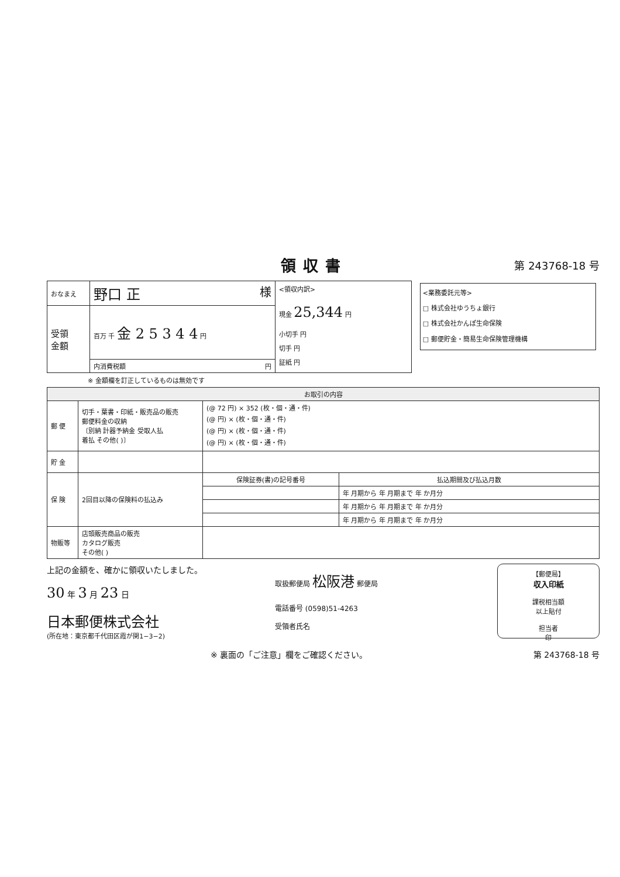領収書
第 243768-18 号
| おなまえ | 野口 正 様 | <領収内訳> 現金 25,344 円 小切手 円 切手 円 証紙 円 | <業務委託元等> □ 株式会社ゆうちょ銀行 □ 株式会社かんぽ生命保険 □ 郵便貯金・簡易生命保険管理機構 |
| 受領 金額 | 百万 千 金 2 5 3 4 4 円 | | |
| | 内消費税額 円 | | |
※ 金額欄を訂正しているものは無効です
| お取引の内容 | | | |
| --- | --- | --- | --- |
| 郵 便 | 切手・葉書・印紙・販売品の販売 郵便料金の収納 〔別納 計器予納金 受取人払 着払 その他( )〕 | (@ 72 円) × 352 (枚・個・通・件) (@ 円) × (枚・個・通・件) (@ 円) × (枚・個・通・件) (@ 円) × (枚・個・通・件) | |
| 貯 金 | | | |
| 保 険 | 2回目以降の保険料の払込み | 保険証券(書)の記号番号 | 払込期間及び払込月数 |
| | | | 年 月期から 年 月期まで 年 か月分 |
| | | | 年 月期から 年 月期まで 年 か月分 |
| | | | 年 月期から 年 月期まで 年 か月分 |
| 物販等 | 店頭販売商品の販売 カタログ販売 その他( ) | | |
上記の金額を、確かに領収いたしました。
30 年 3 月 23 日
日本郵便株式会社
(所在地：東京都千代田区霞が関1−3−2)
取扱郵便局 松阪港 郵便局
電話番号 (0598)51-4263
受領者氏名
【郵便局】
収入印紙
課税相当額
以上貼付
担当者
印
※ 裏面の「ご注意」欄をご確認ください。 第 243768-18 号